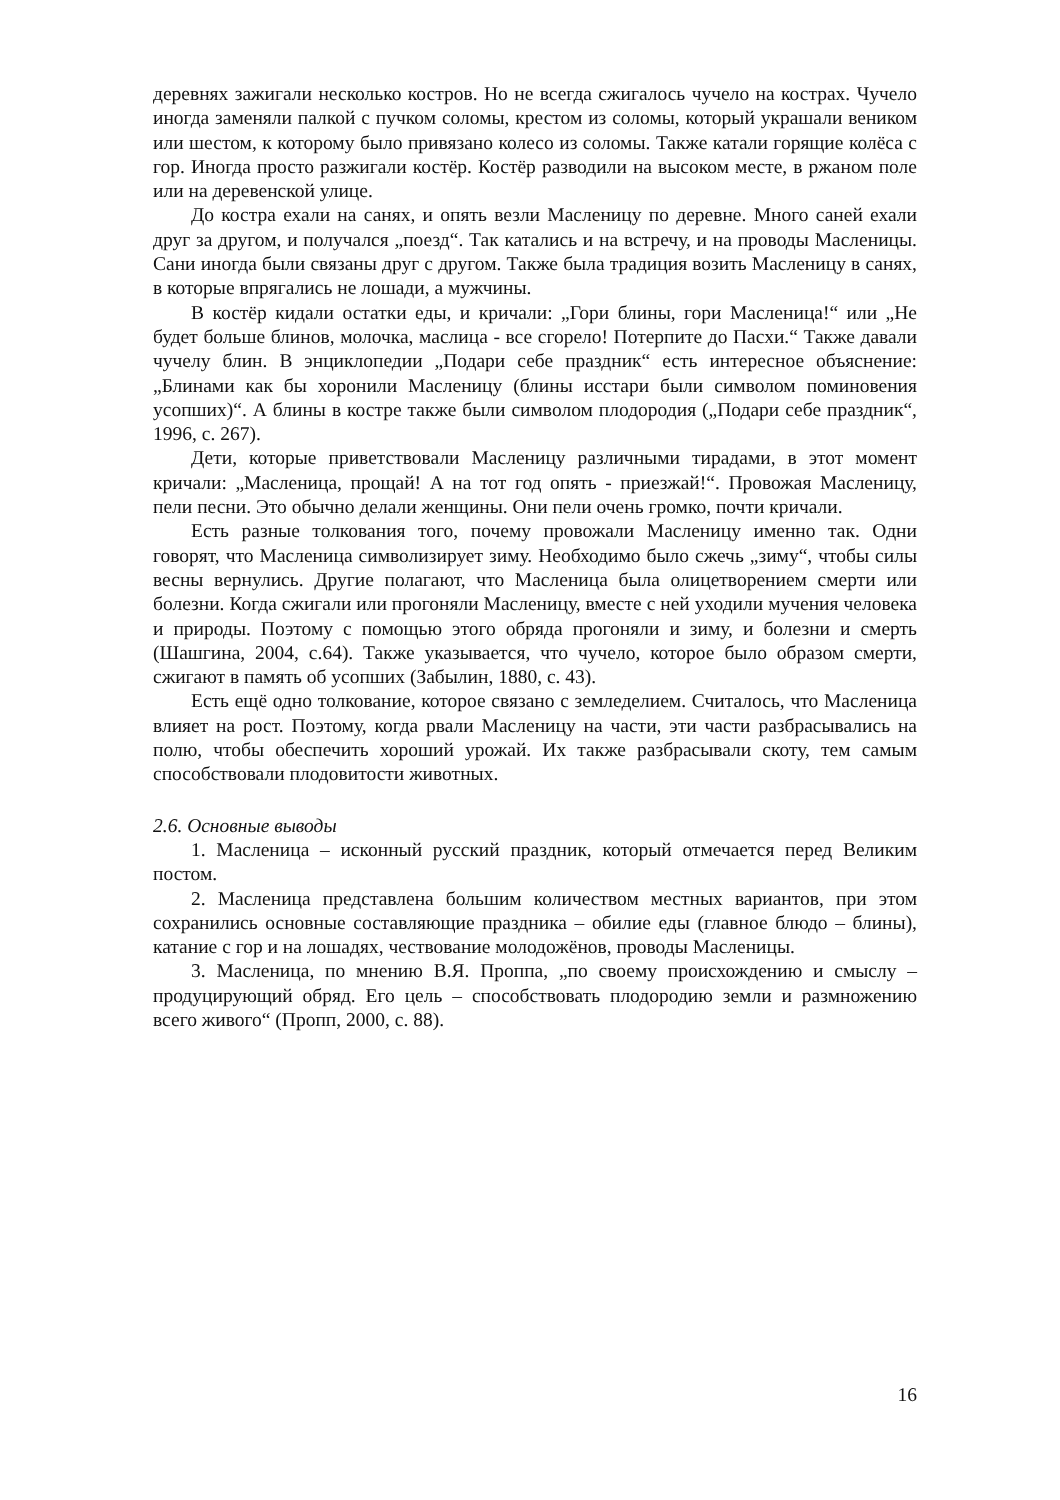деревнях зажигали несколько костров. Но не всегда сжигалось чучело на кострах. Чучело иногда заменяли палкой с пучком соломы, крестом из соломы, который украшали веником или шестом, к которому было привязано колесо из соломы. Также катали горящие колёса с гор. Иногда просто разжигали костёр. Костёр разводили на высоком месте, в ржаном поле или на деревенской улице.
До костра ехали на санях, и опять везли Масленицу по деревне. Много саней ехали друг за другом, и получался „поезд“. Так катались и на встречу, и на проводы Масленицы. Сани иногда были связаны друг с другом. Также была традиция возить Масленицу в санях, в которые впрягались не лошади, а мужчины.
В костёр кидали остатки еды, и кричали: „Гори блины, гори Масленица!“ или „Не будет больше блинов, молочка, маслица - все сгорело! Потерпите до Пасхи.“ Также давали чучелу блин. В энциклопедии „Подари себе праздник“ есть интересное объяснение: „Блинами как бы хоронили Масленицу (блины исстари были символом поминовения усопших)“. А блины в костре также были символом плодородия („Подари себе праздник“, 1996, с. 267).
Дети, которые приветствовали Масленицу различными тирадами, в этот момент кричали: „Масленица, прощай! А на тот год опять - приезжай!“. Провожая Масленицу, пели песни. Это обычно делали женщины. Они пели очень громко, почти кричали.
Есть разные толкования того, почему провожали Масленицу именно так. Одни говорят, что Масленица символизирует зиму. Необходимо было сжечь „зиму“, чтобы силы весны вернулись. Другие полагают, что Масленица была олицетворением смерти или болезни. Когда сжигали или прогоняли Масленицу, вместе с ней уходили мучения человека и природы. Поэтому с помощью этого обряда прогоняли и зиму, и болезни и смерть (Шашгина, 2004, с.64). Также указывается, что чучело, которое было образом смерти, сжигают в память об усопших (Забылин, 1880, с. 43).
Есть ещё одно толкование, которое связано с земледелием. Считалось, что Масленица влияет на рост. Поэтому, когда рвали Масленицу на части, эти части разбрасывались на полю, чтобы обеспечить хороший урожай. Их также разбрасывали скоту, тем самым способствовали плодовитости животных.
2.6. Основные выводы
1. Масленица – исконный русский праздник, который отмечается перед Великим постом.
2. Масленица представлена большим количеством местных вариантов, при этом сохранились основные составляющие праздника – обилие еды (главное блюдо – блины), катание с гор и на лошадях, чествование молодожёнов, проводы Масленицы.
3. Масленица, по мнению В.Я. Проппа, „по своему происхождению и смыслу – продуцирующий обряд. Его цель – способствовать плодородию земли и размножению всего живого“ (Пропп, 2000, с. 88).
16